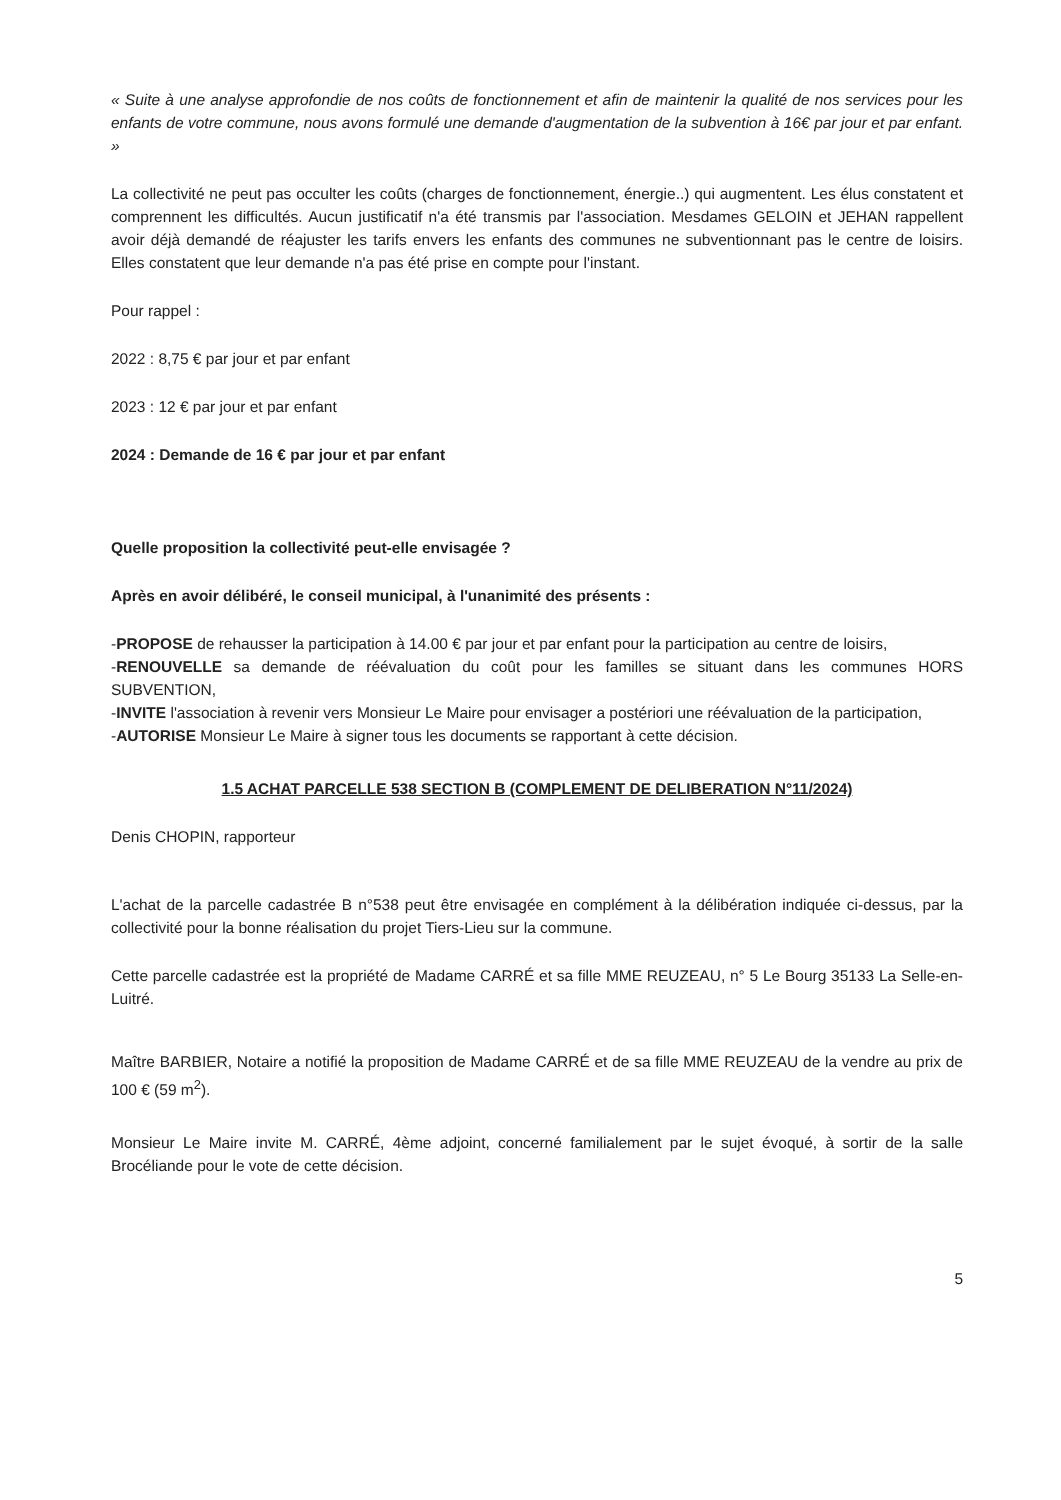« Suite à une analyse approfondie de nos coûts de fonctionnement et afin de maintenir la qualité de nos services pour les enfants de votre commune, nous avons formulé une demande d'augmentation de la subvention à 16€ par jour et par enfant. »
La collectivité ne peut pas occulter les coûts (charges de fonctionnement, énergie..) qui augmentent. Les élus constatent et comprennent les difficultés. Aucun justificatif n'a été transmis par l'association. Mesdames GELOIN et JEHAN rappellent avoir déjà demandé de réajuster les tarifs envers les enfants des communes ne subventionnant pas le centre de loisirs. Elles constatent que leur demande n'a pas été prise en compte pour l'instant.
Pour rappel :
2022 : 8,75 € par jour et par enfant
2023 : 12 € par jour et par enfant
2024 : Demande de 16 € par jour et par enfant
Quelle proposition la collectivité peut-elle envisagée ?
Après en avoir délibéré, le conseil municipal, à l'unanimité des présents :
-PROPOSE de rehausser la participation à 14.00 € par jour et par enfant pour la participation au centre de loisirs,
-RENOUVELLE sa demande de réévaluation du coût pour les familles se situant dans les communes HORS SUBVENTION,
-INVITE l'association à revenir vers Monsieur Le Maire pour envisager a postériori une réévaluation de la participation,
-AUTORISE Monsieur Le Maire à signer tous les documents se rapportant à cette décision.
1.5 ACHAT PARCELLE 538 SECTION B (COMPLEMENT DE DELIBERATION N°11/2024)
Denis CHOPIN, rapporteur
L'achat de la parcelle cadastrée B n°538 peut être envisagée en complément à la délibération indiquée ci-dessus, par la collectivité pour la bonne réalisation du projet Tiers-Lieu sur la commune.
Cette parcelle cadastrée est la propriété de Madame CARRÉ et sa fille MME REUZEAU, n° 5 Le Bourg 35133 La Selle-en-Luitré.
Maître BARBIER, Notaire a notifié la proposition de Madame CARRÉ et de sa fille MME REUZEAU de la vendre au prix de 100 € (59 m<sup>2</sup>).
Monsieur Le Maire invite M. CARRÉ, 4ème adjoint, concerné familialement par le sujet évoqué, à sortir de la salle Brocéliande pour le vote de cette décision.
5